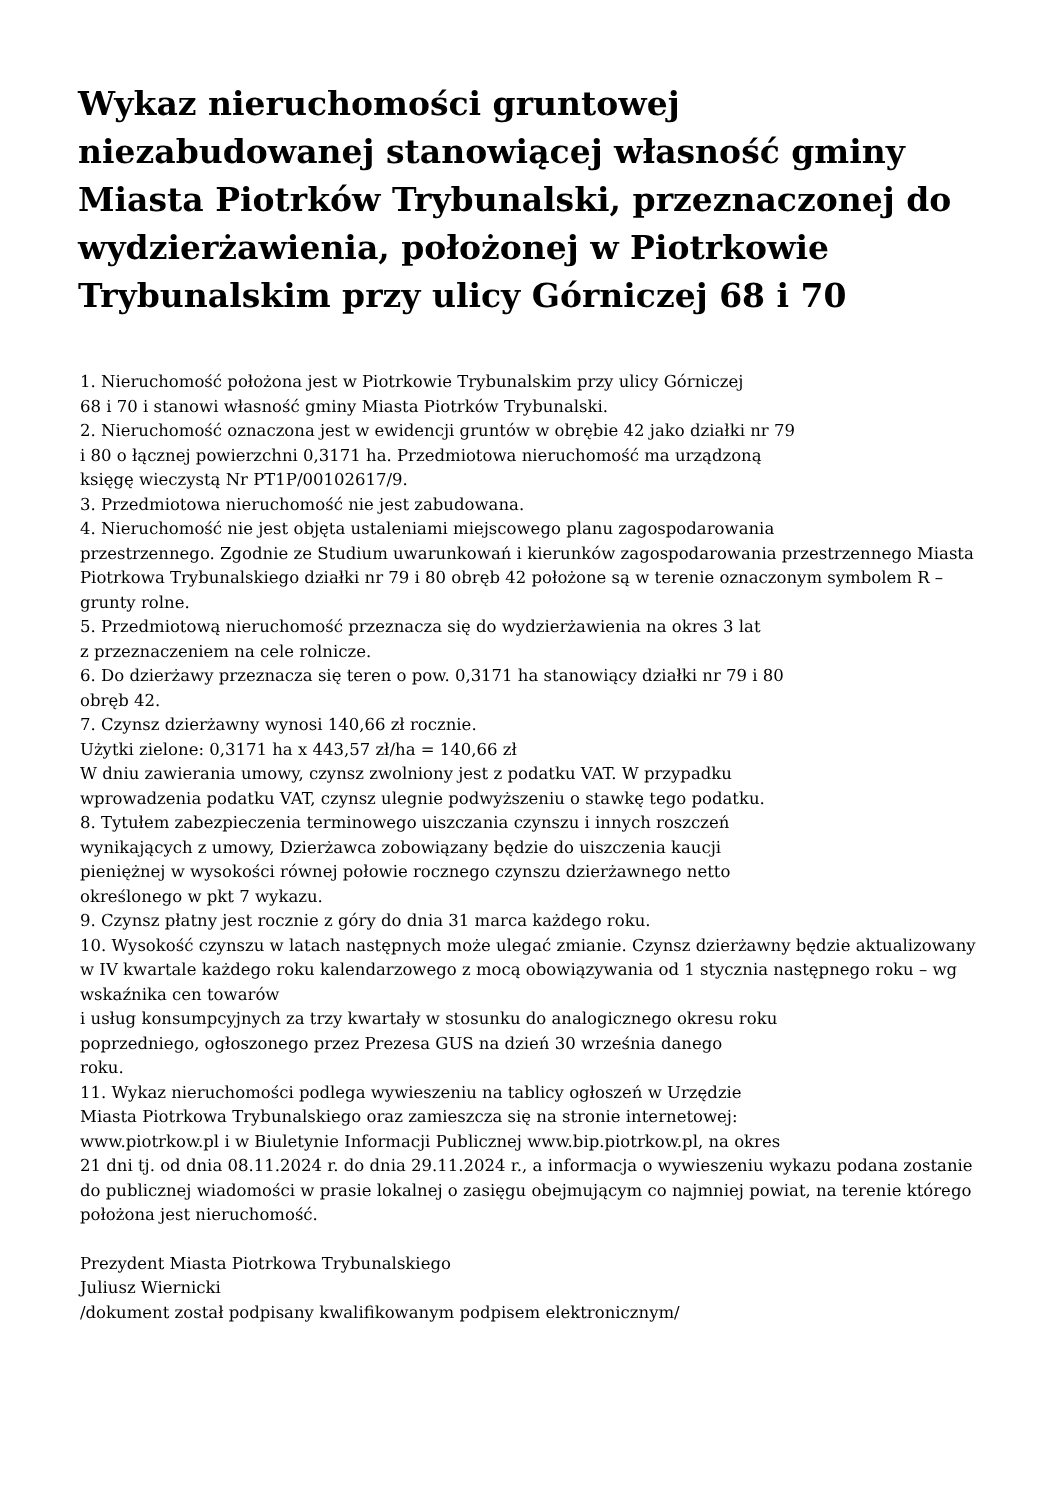Wykaz nieruchomości gruntowej niezabudowanej stanowiącej własność gminy Miasta Piotrków Trybunalski, przeznaczonej do wydzierżawienia, położonej w Piotrkowie Trybunalskim przy ulicy Górniczej 68 i 70
1. Nieruchomość położona jest w Piotrkowie Trybunalskim przy ulicy Górniczej
68 i 70 i stanowi własność gminy Miasta Piotrków Trybunalski.
2. Nieruchomość oznaczona jest w ewidencji gruntów w obrębie 42 jako działki nr 79
i 80 o łącznej powierzchni 0,3171 ha. Przedmiotowa nieruchomość ma urządzoną
księgę wieczystą Nr PT1P/00102617/9.
3. Przedmiotowa nieruchomość nie jest zabudowana.
4. Nieruchomość nie jest objęta ustaleniami miejscowego planu zagospodarowania
przestrzennego. Zgodnie ze Studium uwarunkowań i kierunków zagospodarowania przestrzennego Miasta Piotrkowa Trybunalskiego działki nr 79 i 80 obręb 42 położone są w terenie oznaczonym symbolem R – grunty rolne.
5. Przedmiotową nieruchomość przeznacza się do wydzierżawienia na okres 3 lat
z przeznaczeniem na cele rolnicze.
6. Do dzierżawy przeznacza się teren o pow. 0,3171 ha stanowiący działki nr 79 i 80
obręb 42.
7. Czynsz dzierżawny wynosi 140,66 zł rocznie.
Użytki zielone: 0,3171 ha x 443,57 zł/ha = 140,66 zł
W dniu zawierania umowy, czynsz zwolniony jest z podatku VAT. W przypadku
wprowadzenia podatku VAT, czynsz ulegnie podwyższeniu o stawkę tego podatku.
8. Tytułem zabezpieczenia terminowego uiszczania czynszu i innych roszczeń
wynikających z umowy, Dzierżawca zobowiązany będzie do uiszczenia kaucji
pieniężnej w wysokości równej połowie rocznego czynszu dzierżawnego netto
określonego w pkt 7 wykazu.
9. Czynsz płatny jest rocznie z góry do dnia 31 marca każdego roku.
10. Wysokość czynszu w latach następnych może ulegać zmianie. Czynsz dzierżawny będzie aktualizowany w IV kwartale każdego roku kalendarzowego z mocą obowiązywania od 1 stycznia następnego roku – wg wskaźnika cen towarów
i usług konsumpcyjnych za trzy kwartały w stosunku do analogicznego okresu roku
poprzedniego, ogłoszonego przez Prezesa GUS na dzień 30 września danego
roku.
11. Wykaz nieruchomości podlega wywieszeniu na tablicy ogłoszeń w Urzędzie
Miasta Piotrkowa Trybunalskiego oraz zamieszcza się na stronie internetowej:
www.piotrkow.pl i w Biuletynie Informacji Publicznej www.bip.piotrkow.pl, na okres
21 dni tj. od dnia 08.11.2024 r. do dnia 29.11.2024 r., a informacja o wywieszeniu wykazu podana zostanie do publicznej wiadomości w prasie lokalnej o zasięgu obejmującym co najmniej powiat, na terenie którego położona jest nieruchomość.
Prezydent Miasta Piotrkowa Trybunalskiego
Juliusz Wiernicki
/dokument został podpisany kwalifikowanym podpisem elektronicznym/